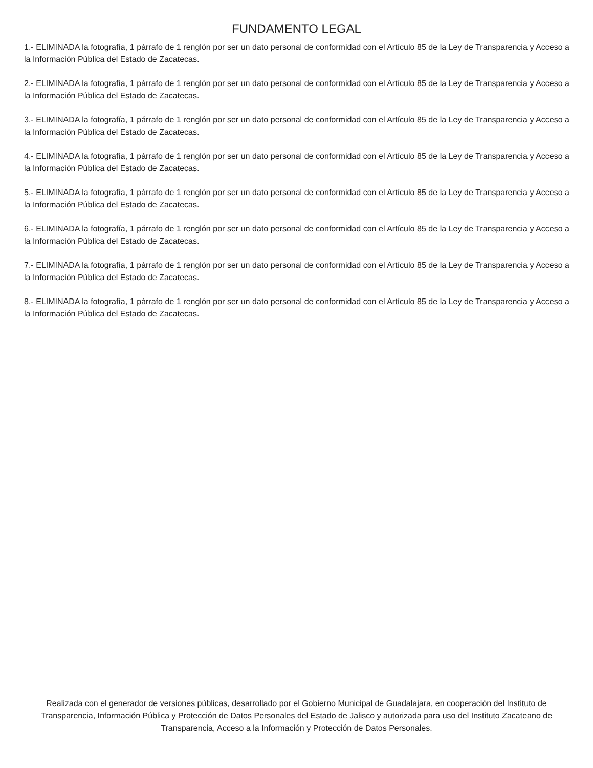FUNDAMENTO LEGAL
1.- ELIMINADA la fotografía, 1 párrafo de 1 renglón por ser un dato personal de conformidad con el Artículo 85 de la Ley de Transparencia y Acceso a la Información Pública del Estado de Zacatecas.
2.- ELIMINADA la fotografía, 1 párrafo de 1 renglón por ser un dato personal de conformidad con el Artículo 85 de la Ley de Transparencia y Acceso a la Información Pública del Estado de Zacatecas.
3.- ELIMINADA la fotografía, 1 párrafo de 1 renglón por ser un dato personal de conformidad con el Artículo 85 de la Ley de Transparencia y Acceso a la Información Pública del Estado de Zacatecas.
4.- ELIMINADA la fotografía, 1 párrafo de 1 renglón por ser un dato personal de conformidad con el Artículo 85 de la Ley de Transparencia y Acceso a la Información Pública del Estado de Zacatecas.
5.- ELIMINADA la fotografía, 1 párrafo de 1 renglón por ser un dato personal de conformidad con el Artículo 85 de la Ley de Transparencia y Acceso a la Información Pública del Estado de Zacatecas.
6.- ELIMINADA la fotografía, 1 párrafo de 1 renglón por ser un dato personal de conformidad con el Artículo 85 de la Ley de Transparencia y Acceso a la Información Pública del Estado de Zacatecas.
7.- ELIMINADA la fotografía, 1 párrafo de 1 renglón por ser un dato personal de conformidad con el Artículo 85 de la Ley de Transparencia y Acceso a la Información Pública del Estado de Zacatecas.
8.- ELIMINADA la fotografía, 1 párrafo de 1 renglón por ser un dato personal de conformidad con el Artículo 85 de la Ley de Transparencia y Acceso a la Información Pública del Estado de Zacatecas.
Realizada con el generador de versiones públicas, desarrollado por el Gobierno Municipal de Guadalajara, en cooperación del Instituto de Transparencia, Información Pública y Protección de Datos Personales del Estado de Jalisco y autorizada para uso del Instituto Zacateano de Transparencia, Acceso a la Información y Protección de Datos Personales.